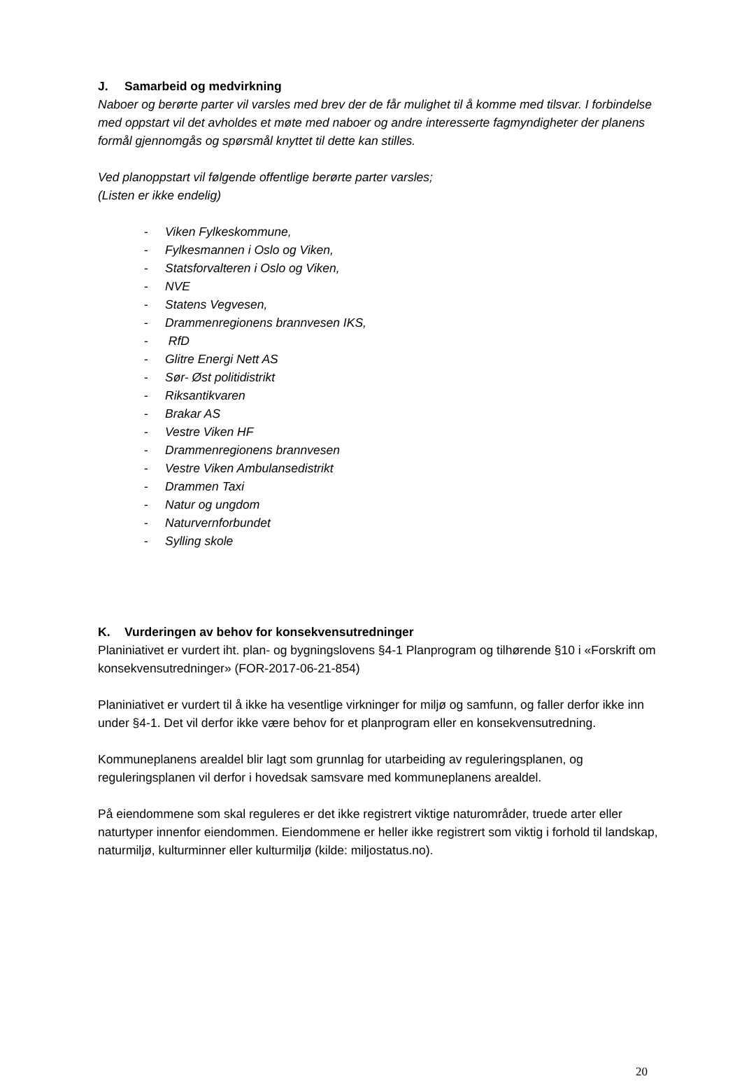J. Samarbeid og medvirkning
Naboer og berørte parter vil varsles med brev der de får mulighet til å komme med tilsvar. I forbindelse med oppstart vil det avholdes et møte med naboer og andre interesserte fagmyndigheter der planens formål gjennomgås og spørsmål knyttet til dette kan stilles.
Ved planoppstart vil følgende offentlige berørte parter varsles;
(Listen er ikke endelig)
- Viken Fylkeskommune,
- Fylkesmannen i Oslo og Viken,
- Statsforvalteren i Oslo og Viken,
- NVE
- Statens Vegvesen,
- Drammenregionens brannvesen IKS,
- RfD
- Glitre Energi Nett AS
- Sør- Øst politidistrikt
- Riksantikvaren
- Brakar AS
- Vestre Viken HF
- Drammenregionens brannvesen
- Vestre Viken Ambulansedistrikt
- Drammen Taxi
- Natur og ungdom
- Naturvernforbundet
- Sylling skole
K. Vurderingen av behov for konsekvensutredninger
Planiniativet er vurdert iht. plan- og bygningslovens §4-1 Planprogram og tilhørende §10 i «Forskrift om konsekvensutredninger» (FOR-2017-06-21-854)
Planiniativet er vurdert til å ikke ha vesentlige virkninger for miljø og samfunn, og faller derfor ikke inn under §4-1. Det vil derfor ikke være behov for et planprogram eller en konsekvensutredning.
Kommuneplanens arealdel blir lagt som grunnlag for utarbeiding av reguleringsplanen, og reguleringsplanen vil derfor i hovedsak samsvare med kommuneplanens arealdel.
På eiendommene som skal reguleres er det ikke registrert viktige naturområder, truede arter eller naturtyper innenfor eiendommen. Eiendommene er heller ikke registrert som viktig i forhold til landskap, naturmiljø, kulturminner eller kulturmiljø (kilde: miljostatus.no).
20